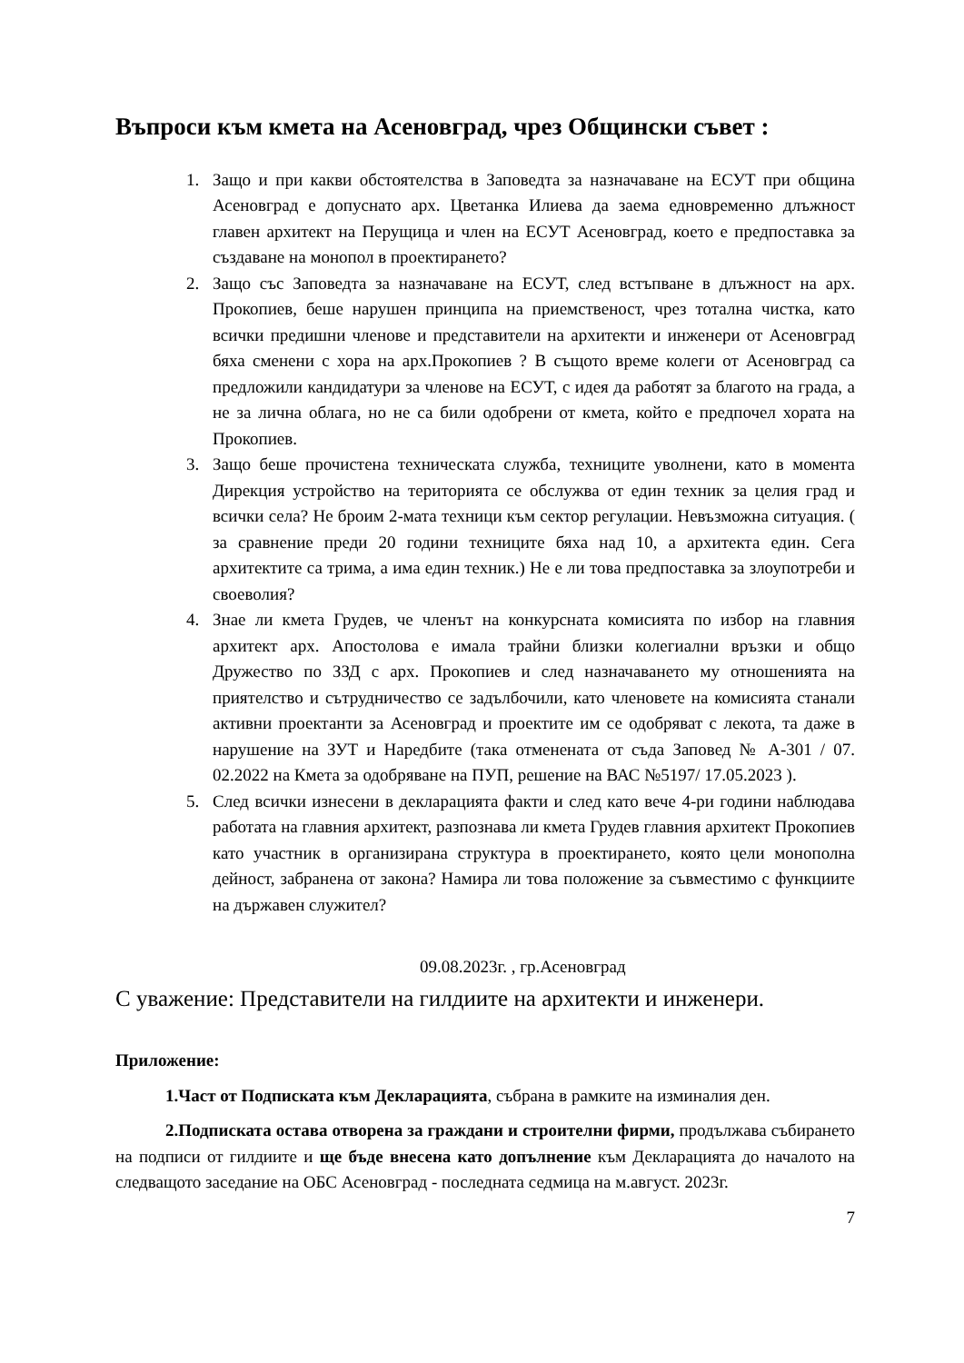Въпроси към кмета на Асеновград, чрез Общински съвет :
1. Защо и при какви обстоятелства в Заповедта за назначаване на ЕСУТ при община Асеновград е допуснато арх. Цветанка Илиева да заема едновременно длъжност главен архитект на Перущица и член на ЕСУТ Асеновград, което е предпоставка за създаване на монопол в проектирането?
2. Защо със Заповедта за назначаване на ЕСУТ, след встъпване в длъжност на арх. Прокопиев, беше нарушен принципа на приемственост, чрез тотална чистка, като всички предишни членове и представители на архитекти и инженери от Асеновград бяха сменени с хора на арх.Прокопиев ? В същото време колеги от Асеновград са предложили кандидатури за членове на ЕСУТ, с идея да работят за благото на града, а не за лична облага, но не са били одобрени от кмета, който е предпочел хората на Прокопиев.
3. Защо беше прочистена техническата служба, техниците уволнени, като в момента Дирекция устройство на територията се обслужва от един техник за целия град и всички села? Не броим 2-мата техници към сектор регулации. Невъзможна ситуация. ( за сравнение преди 20 години техниците бяха над 10, а архитекта един. Сега архитектите са трима, а има един техник.) Не е ли това предпоставка за злоупотреби и своеволия?
4. Знае ли кмета Грудев, че членът на конкурсната комисията по избор на главния архитект арх. Апостолова е имала трайни близки колегиални връзки и общо Дружество по ЗЗД с арх. Прокопиев и след назначаването му отношенията на приятелство и сътрудничество се задълбочили, като членовете на комисията станали активни проектанти за Асеновград и проектите им се одобряват с лекота, та даже в нарушение на ЗУТ и Наредбите (така отменената от съда Заповед № А-301 / 07. 02.2022 на Кмета за одобряване на ПУП, решение на ВАС №5197/ 17.05.2023 ).
5. След всички изнесени в декларацията факти и след като вече 4-ри години наблюдава работата на главния архитект, разпознава ли кмета Грудев главния архитект Прокопиев като участник в организирана структура в проектирането, която цели монополна дейност, забранена от закона? Намира ли това положение за съвместимо с функциите на държавен служител?
09.08.2023г. , гр.Асеновград
С уважение: Представители на гилдиите на архитекти и инженери.
Приложение:
1.Част от Подписката към Декларацията, събрана в рамките на изминалия ден.
2.Подписката остава отворена за граждани и строителни фирми, продължава събирането на подписи от гилдиите и ще бъде внесена като допълнение към Декларацията до началото на следващото заседание на ОБС Асеновград - последната седмица на м.август. 2023г.
7